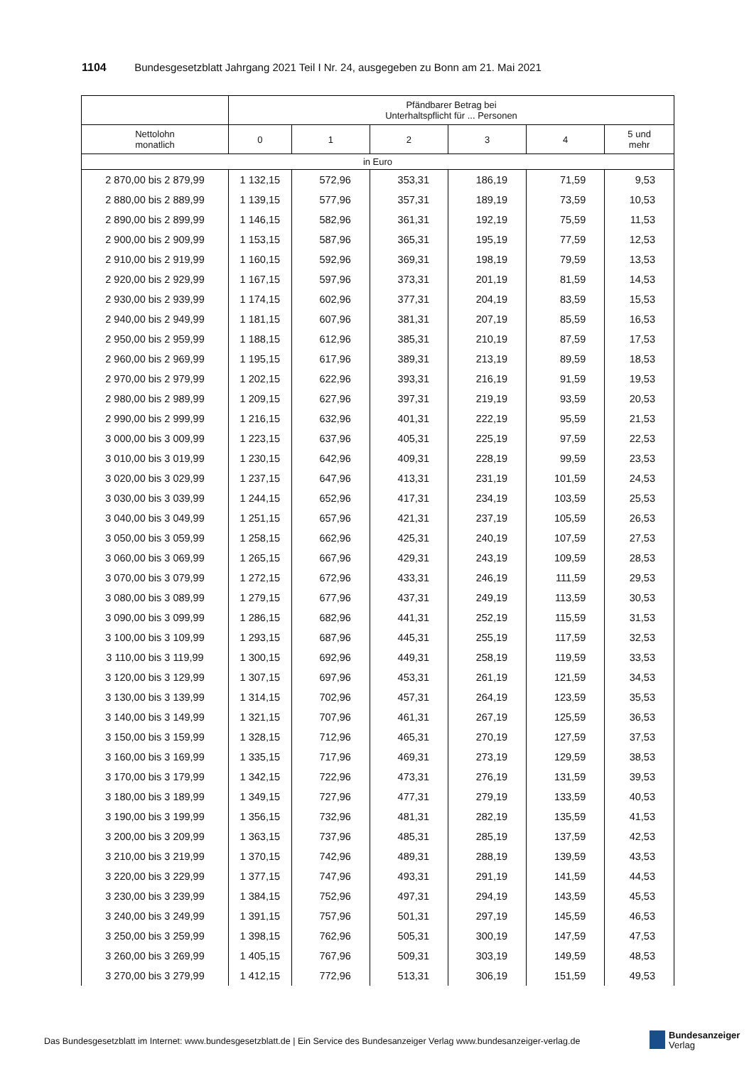1104 Bundesgesetzblatt Jahrgang 2021 Teil I Nr. 24, ausgegeben zu Bonn am 21. Mai 2021
| | Pfändbarer Betrag bei Unterhaltspflicht für ... Personen | | | | | |
| --- | --- | --- | --- | --- | --- | --- |
| Nettolohn monatlich | 0 | 1 | 2 | 3 | 4 | 5 und mehr |
| in Euro | | | | | | |
| 2 870,00 bis 2 879,99 | 1 132,15 | 572,96 | 353,31 | 186,19 | 71,59 | 9,53 |
| 2 880,00 bis 2 889,99 | 1 139,15 | 577,96 | 357,31 | 189,19 | 73,59 | 10,53 |
| 2 890,00 bis 2 899,99 | 1 146,15 | 582,96 | 361,31 | 192,19 | 75,59 | 11,53 |
| 2 900,00 bis 2 909,99 | 1 153,15 | 587,96 | 365,31 | 195,19 | 77,59 | 12,53 |
| 2 910,00 bis 2 919,99 | 1 160,15 | 592,96 | 369,31 | 198,19 | 79,59 | 13,53 |
| 2 920,00 bis 2 929,99 | 1 167,15 | 597,96 | 373,31 | 201,19 | 81,59 | 14,53 |
| 2 930,00 bis 2 939,99 | 1 174,15 | 602,96 | 377,31 | 204,19 | 83,59 | 15,53 |
| 2 940,00 bis 2 949,99 | 1 181,15 | 607,96 | 381,31 | 207,19 | 85,59 | 16,53 |
| 2 950,00 bis 2 959,99 | 1 188,15 | 612,96 | 385,31 | 210,19 | 87,59 | 17,53 |
| 2 960,00 bis 2 969,99 | 1 195,15 | 617,96 | 389,31 | 213,19 | 89,59 | 18,53 |
| 2 970,00 bis 2 979,99 | 1 202,15 | 622,96 | 393,31 | 216,19 | 91,59 | 19,53 |
| 2 980,00 bis 2 989,99 | 1 209,15 | 627,96 | 397,31 | 219,19 | 93,59 | 20,53 |
| 2 990,00 bis 2 999,99 | 1 216,15 | 632,96 | 401,31 | 222,19 | 95,59 | 21,53 |
| 3 000,00 bis 3 009,99 | 1 223,15 | 637,96 | 405,31 | 225,19 | 97,59 | 22,53 |
| 3 010,00 bis 3 019,99 | 1 230,15 | 642,96 | 409,31 | 228,19 | 99,59 | 23,53 |
| 3 020,00 bis 3 029,99 | 1 237,15 | 647,96 | 413,31 | 231,19 | 101,59 | 24,53 |
| 3 030,00 bis 3 039,99 | 1 244,15 | 652,96 | 417,31 | 234,19 | 103,59 | 25,53 |
| 3 040,00 bis 3 049,99 | 1 251,15 | 657,96 | 421,31 | 237,19 | 105,59 | 26,53 |
| 3 050,00 bis 3 059,99 | 1 258,15 | 662,96 | 425,31 | 240,19 | 107,59 | 27,53 |
| 3 060,00 bis 3 069,99 | 1 265,15 | 667,96 | 429,31 | 243,19 | 109,59 | 28,53 |
| 3 070,00 bis 3 079,99 | 1 272,15 | 672,96 | 433,31 | 246,19 | 111,59 | 29,53 |
| 3 080,00 bis 3 089,99 | 1 279,15 | 677,96 | 437,31 | 249,19 | 113,59 | 30,53 |
| 3 090,00 bis 3 099,99 | 1 286,15 | 682,96 | 441,31 | 252,19 | 115,59 | 31,53 |
| 3 100,00 bis 3 109,99 | 1 293,15 | 687,96 | 445,31 | 255,19 | 117,59 | 32,53 |
| 3 110,00 bis 3 119,99 | 1 300,15 | 692,96 | 449,31 | 258,19 | 119,59 | 33,53 |
| 3 120,00 bis 3 129,99 | 1 307,15 | 697,96 | 453,31 | 261,19 | 121,59 | 34,53 |
| 3 130,00 bis 3 139,99 | 1 314,15 | 702,96 | 457,31 | 264,19 | 123,59 | 35,53 |
| 3 140,00 bis 3 149,99 | 1 321,15 | 707,96 | 461,31 | 267,19 | 125,59 | 36,53 |
| 3 150,00 bis 3 159,99 | 1 328,15 | 712,96 | 465,31 | 270,19 | 127,59 | 37,53 |
| 3 160,00 bis 3 169,99 | 1 335,15 | 717,96 | 469,31 | 273,19 | 129,59 | 38,53 |
| 3 170,00 bis 3 179,99 | 1 342,15 | 722,96 | 473,31 | 276,19 | 131,59 | 39,53 |
| 3 180,00 bis 3 189,99 | 1 349,15 | 727,96 | 477,31 | 279,19 | 133,59 | 40,53 |
| 3 190,00 bis 3 199,99 | 1 356,15 | 732,96 | 481,31 | 282,19 | 135,59 | 41,53 |
| 3 200,00 bis 3 209,99 | 1 363,15 | 737,96 | 485,31 | 285,19 | 137,59 | 42,53 |
| 3 210,00 bis 3 219,99 | 1 370,15 | 742,96 | 489,31 | 288,19 | 139,59 | 43,53 |
| 3 220,00 bis 3 229,99 | 1 377,15 | 747,96 | 493,31 | 291,19 | 141,59 | 44,53 |
| 3 230,00 bis 3 239,99 | 1 384,15 | 752,96 | 497,31 | 294,19 | 143,59 | 45,53 |
| 3 240,00 bis 3 249,99 | 1 391,15 | 757,96 | 501,31 | 297,19 | 145,59 | 46,53 |
| 3 250,00 bis 3 259,99 | 1 398,15 | 762,96 | 505,31 | 300,19 | 147,59 | 47,53 |
| 3 260,00 bis 3 269,99 | 1 405,15 | 767,96 | 509,31 | 303,19 | 149,59 | 48,53 |
| 3 270,00 bis 3 279,99 | 1 412,15 | 772,96 | 513,31 | 306,19 | 151,59 | 49,53 |
Das Bundesgesetzblatt im Internet: www.bundesgesetzblatt.de | Ein Service des Bundesanzeiger Verlag www.bundesanzeiger-verlag.de
Bundesanzeiger
Verlag